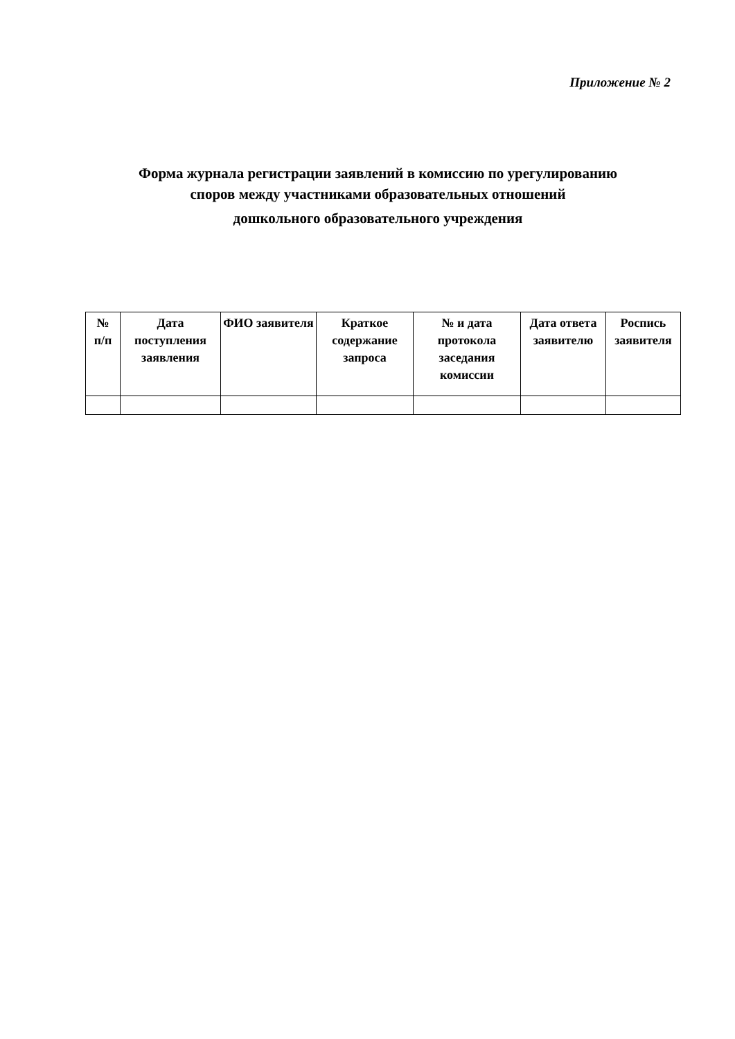Приложение № 2
Форма журнала регистрации заявлений в комиссию по урегулированию
споров между участниками образовательных отношений
дошкольного образовательного учреждения
| № п/п | Дата поступления заявления | ФИО заявителя | Краткое содержание запроса | № и дата протокола заседания комиссии | Дата ответа заявителю | Роспись заявителя |
| --- | --- | --- | --- | --- | --- | --- |